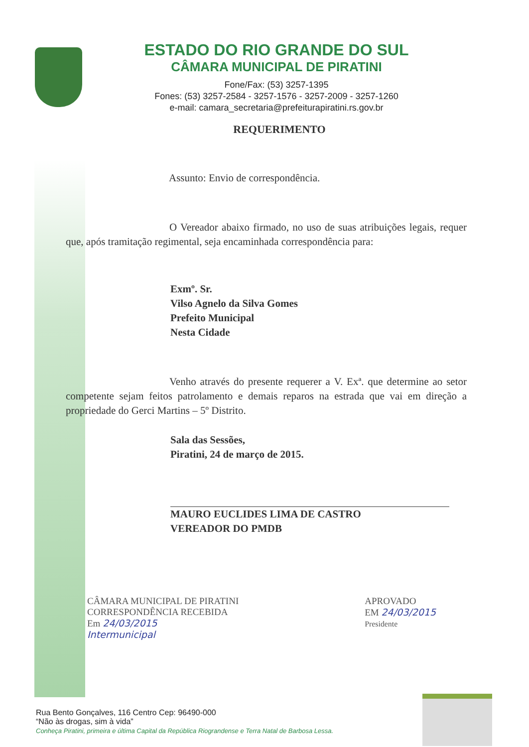ESTADO DO RIO GRANDE DO SUL
CÂMARA MUNICIPAL DE PIRATINI
Fone/Fax: (53) 3257-1395
Fones: (53) 3257-2584 - 3257-1576 - 3257-2009 - 3257-1260
e-mail: camara_secretaria@prefeiturapiratini.rs.gov.br
REQUERIMENTO
Assunto: Envio de correspondência.
O Vereador abaixo firmado, no uso de suas atribuições legais, requer que, após tramitação regimental, seja encaminhada correspondência para:
Exmº. Sr.
Vilso Agnelo da Silva Gomes
Prefeito Municipal
Nesta Cidade
Venho através do presente requerer a V. Exª. que determine ao setor competente sejam feitos patrolamento e demais reparos na estrada que vai em direção a propriedade do Gerci Martins – 5º Distrito.
Sala das Sessões,
Piratini, 24 de março de 2015.
MAURO EUCLIDES LIMA DE CASTRO
VEREADOR DO PMDB
CÂMARA MUNICIPAL DE PIRATINI
CORRESPONDÊNCIA RECEBIDA
Em 24/03/2015
Intermunicipal
APROVADO
EM 24/03/2015
Presidente
Rua Bento Gonçalves, 116 Centro Cep: 96490-000
“Não às drogas, sim à vida”
Conheça Piratini, primeira e última Capital da República Riograndense e Terra Natal de Barbosa Lessa.